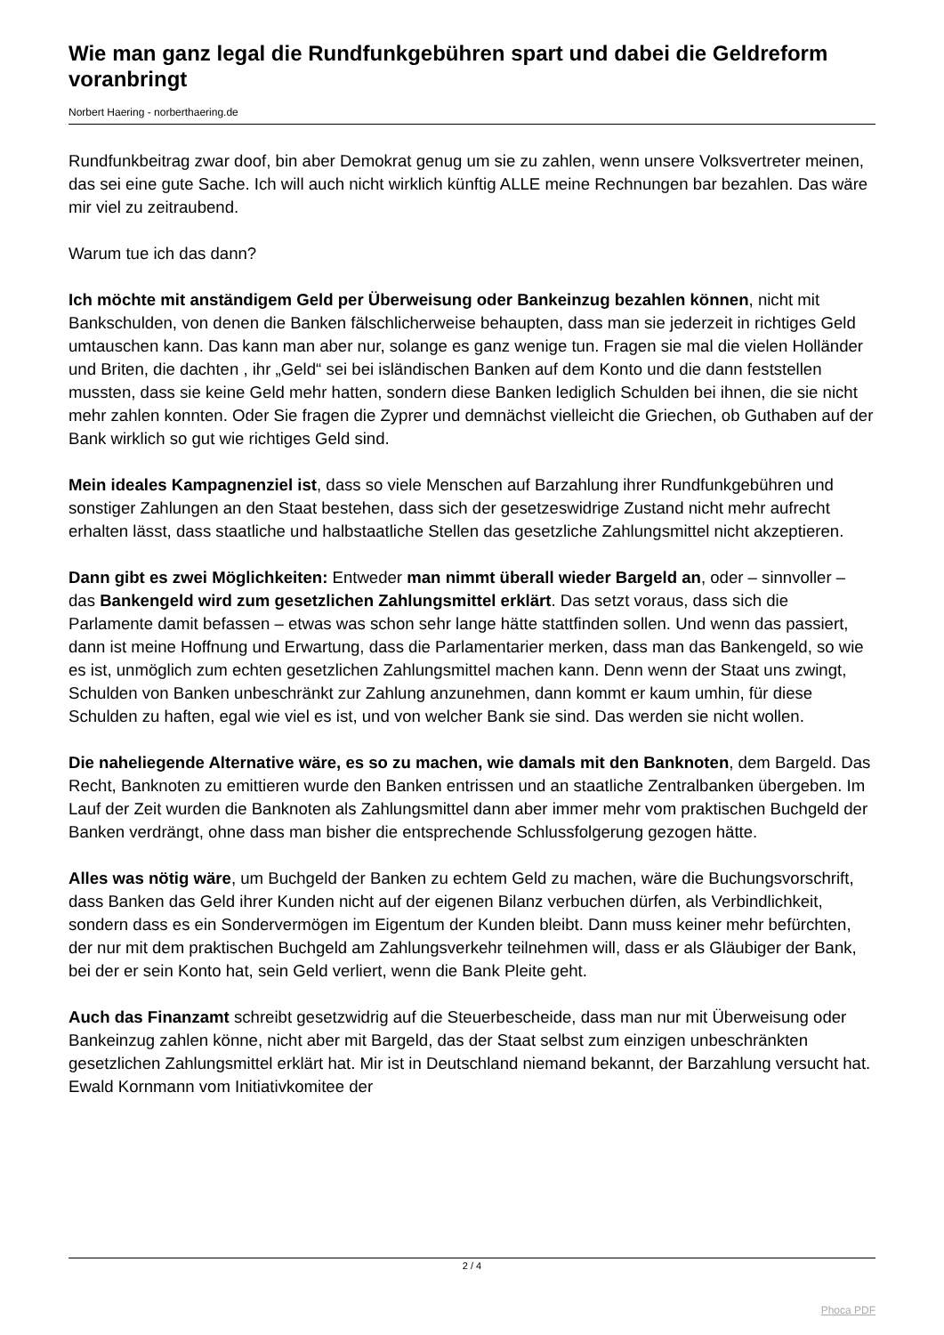Wie man ganz legal die Rundfunkgebühren spart und dabei die Geldreform voranbringt
Norbert Haering - norberthaering.de
Rundfunkbeitrag zwar doof, bin aber Demokrat genug um sie zu zahlen, wenn unsere Volksvertreter meinen, das sei eine gute Sache. Ich will auch nicht wirklich künftig ALLE meine Rechnungen bar bezahlen. Das wäre mir viel zu zeitraubend.
Warum tue ich das dann?
Ich möchte mit anständigem Geld per Überweisung oder Bankeinzug bezahlen können, nicht mit Bankschulden, von denen die Banken fälschlicherweise behaupten, dass man sie jederzeit in richtiges Geld umtauschen kann. Das kann man aber nur, solange es ganz wenige tun. Fragen sie mal die vielen Holländer und Briten, die dachten , ihr „Geld“ sei bei isländischen Banken auf dem Konto und die dann feststellen mussten, dass sie keine Geld mehr hatten, sondern diese Banken lediglich Schulden bei ihnen, die sie nicht mehr zahlen konnten. Oder Sie fragen die Zyprer und demnächst vielleicht die Griechen, ob Guthaben auf der Bank wirklich so gut wie richtiges Geld sind.
Mein ideales Kampagnenziel ist, dass so viele Menschen auf Barzahlung ihrer Rundfunkgebühren und sonstiger Zahlungen an den Staat bestehen, dass sich der gesetzeswidrige Zustand nicht mehr aufrecht erhalten lässt, dass staatliche und halbstaatliche Stellen das gesetzliche Zahlungsmittel nicht akzeptieren.
Dann gibt es zwei Möglichkeiten: Entweder man nimmt überall wieder Bargeld an, oder – sinnvoller – das Bankengeld wird zum gesetzlichen Zahlungsmittel erklärt. Das setzt voraus, dass sich die Parlamente damit befassen – etwas was schon sehr lange hätte stattfinden sollen. Und wenn das passiert, dann ist meine Hoffnung und Erwartung, dass die Parlamentarier merken, dass man das Bankengeld, so wie es ist, unmöglich zum echten gesetzlichen Zahlungsmittel machen kann. Denn wenn der Staat uns zwingt, Schulden von Banken unbeschränkt zur Zahlung anzunehmen, dann kommt er kaum umhin, für diese Schulden zu haften, egal wie viel es ist, und von welcher Bank sie sind. Das werden sie nicht wollen.
Die naheliegende Alternative wäre, es so zu machen, wie damals mit den Banknoten, dem Bargeld. Das Recht, Banknoten zu emittieren wurde den Banken entrissen und an staatliche Zentralbanken übergeben. Im Lauf der Zeit wurden die Banknoten als Zahlungsmittel dann aber immer mehr vom praktischen Buchgeld der Banken verdrängt, ohne dass man bisher die entsprechende Schlussfolgerung gezogen hätte.
Alles was nötig wäre, um Buchgeld der Banken zu echtem Geld zu machen, wäre die Buchungsvorschrift, dass Banken das Geld ihrer Kunden nicht auf der eigenen Bilanz verbuchen dürfen, als Verbindlichkeit, sondern dass es ein Sondervermögen im Eigentum der Kunden bleibt. Dann muss keiner mehr befürchten, der nur mit dem praktischen Buchgeld am Zahlungsverkehr teilnehmen will, dass er als Gläubiger der Bank, bei der er sein Konto hat, sein Geld verliert, wenn die Bank Pleite geht.
Auch das Finanzamt schreibt gesetzwidrig auf die Steuerbescheide, dass man nur mit Überweisung oder Bankeinzug zahlen könne, nicht aber mit Bargeld, das der Staat selbst zum einzigen unbeschränkten gesetzlichen Zahlungsmittel erklärt hat. Mir ist in Deutschland niemand bekannt, der Barzahlung versucht hat. Ewald Kornmann vom Initiativkomitee der
2 / 4
Phoca PDF